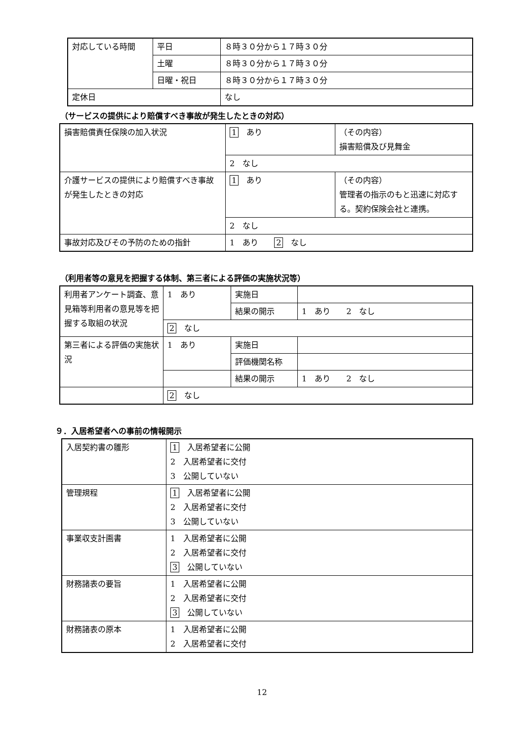| 対応している時間 | 平日 | ８時３０分から１７時３０分 |
| | 土曜 | ８時３０分から１７時３０分 |
| | 日曜・祝日 | ８時３０分から１７時３０分 |
| 定休日 | | なし |
（サービスの提供により賠償すべき事故が発生したときの対応）
| 損害賠償責任保険の加入状況 | 1 あり | （その内容） 損害賠償及び見舞金 |
| | 2 なし | |
| 介護サービスの提供により賠償すべき事故が発生したときの対応 | 1 あり | （その内容） 管理者の指示のもと迅速に対応する。契約保険会社と連携。 |
| | 2 なし | |
| 事故対応及びその予防のための指針 | 1 あり 2 なし | |
（利用者等の意見を把握する体制、第三者による評価の実施状況等）
| 利用者アンケート調査、意見箱等利用者の意見等を把握する取組の状況 | 1 あり | 実施日 | |
| | | 結果の開示 | 1 あり 2 なし |
| | 2 なし | | |
| 第三者による評価の実施状況 | 1 あり | 実施日 | |
| | | 評価機関名称 | |
| | | 結果の開示 | 1 あり 2 なし |
| | 2 なし | | |
９．入居希望者への事前の情報開示
| 入居契約書の雛形 | 1 入居希望者に公開 2 入居希望者に交付 3 公開していない |
| 管理規程 | 1 入居希望者に公開 2 入居希望者に交付 3 公開していない |
| 事業収支計画書 | 1 入居希望者に公開 2 入居希望者に交付 3 公開していない |
| 財務諸表の要旨 | 1 入居希望者に公開 2 入居希望者に交付 3 公開していない |
| 財務諸表の原本 | 1 入居希望者に公開 2 入居希望者に交付 |
12